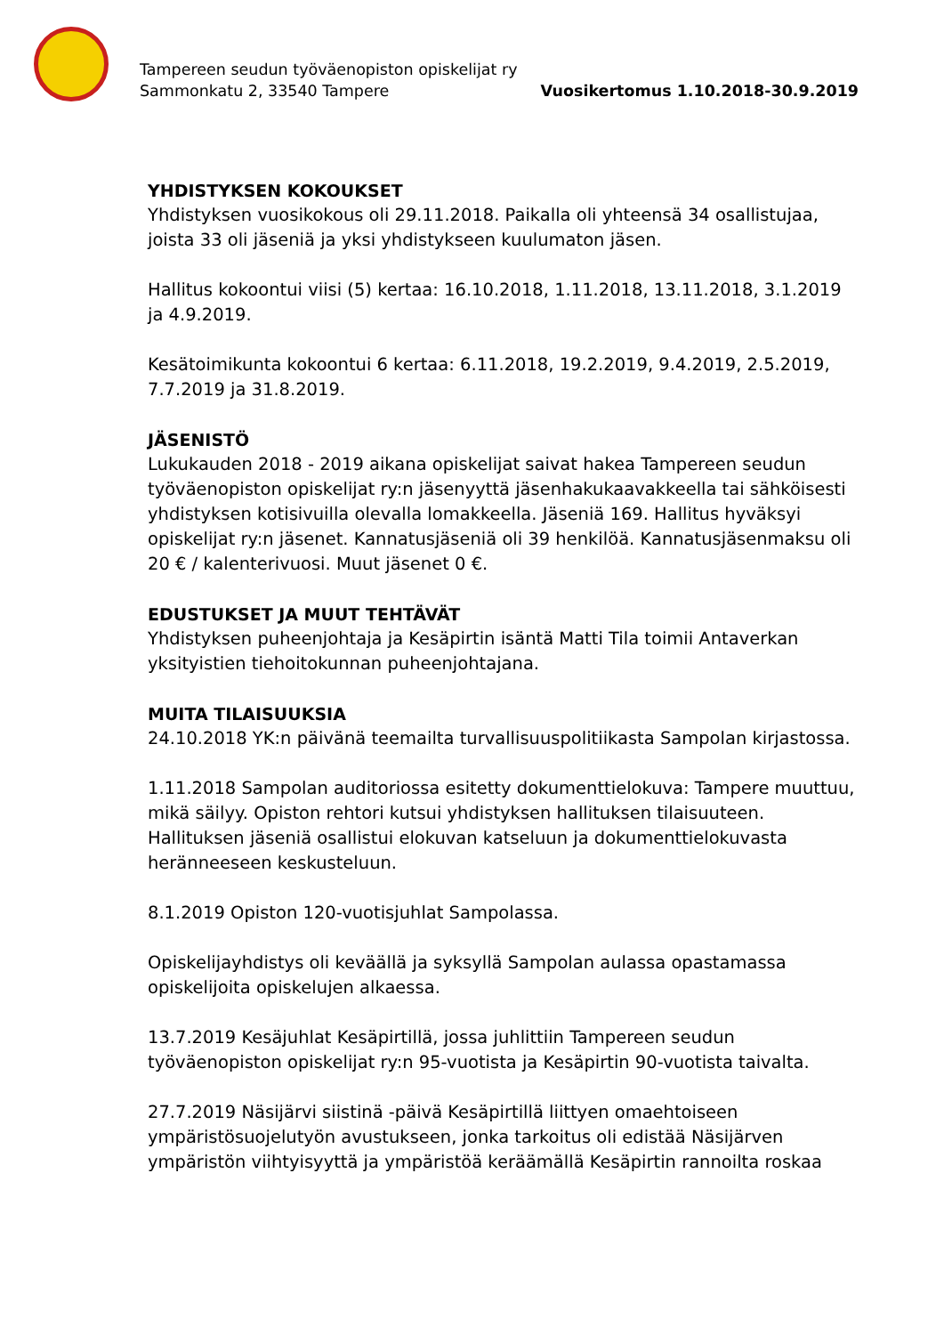Tampereen seudun työväenopiston opiskelijat ry
Sammonkatu 2, 33540 Tampere
Vuosikertomus 1.10.2018-30.9.2019
YHDISTYKSEN KOKOUKSET
Yhdistyksen vuosikokous oli 29.11.2018. Paikalla oli yhteensä 34 osallistujaa, joista 33 oli jäseniä ja yksi yhdistykseen kuulumaton jäsen.
Hallitus kokoontui viisi (5) kertaa: 16.10.2018, 1.11.2018, 13.11.2018, 3.1.2019 ja 4.9.2019.
Kesätoimikunta kokoontui 6 kertaa: 6.11.2018, 19.2.2019, 9.4.2019, 2.5.2019, 7.7.2019 ja 31.8.2019.
JÄSENISTÖ
Lukukauden 2018 - 2019 aikana opiskelijat saivat hakea Tampereen seudun työväenopiston opiskelijat ry:n jäsenyyttä jäsenhakukaavakkeella tai sähköisesti yhdistyksen kotisivuilla olevalla lomakkeella. Jäseniä 169. Hallitus hyväksyi opiskelijat ry:n jäsenet. Kannatusjäseniä oli 39 henkilöä. Kannatusjäsenmaksu oli 20 € / kalenterivuosi. Muut jäsenet 0 €.
EDUSTUKSET JA MUUT TEHTÄVÄT
Yhdistyksen puheenjohtaja ja Kesäpirtin isäntä Matti Tila toimii Antaverkan yksityistien tiehoitokunnan puheenjohtajana.
MUITA TILAISUUKSIA
24.10.2018 YK:n päivänä teemailta turvallisuuspolitiikasta Sampolan kirjastossa.
1.11.2018 Sampolan auditoriossa esitetty dokumenttielokuva: Tampere muuttuu, mikä säilyy. Opiston rehtori kutsui yhdistyksen hallituksen tilaisuuteen. Hallituksen jäseniä osallistui elokuvan katseluun ja dokumenttielokuvasta heränneeseen keskusteluun.
8.1.2019 Opiston 120-vuotisjuhlat Sampolassa.
Opiskelijayhdistys oli keväällä ja syksyllä Sampolan aulassa opastamassa opiskelijoita opiskelujen alkaessa.
13.7.2019 Kesäjuhlat Kesäpirtillä, jossa juhlittiin Tampereen seudun työväenopiston opiskelijat ry:n 95-vuotista ja Kesäpirtin 90-vuotista taivalta.
27.7.2019 Näsijärvi siistinä -päivä Kesäpirtillä liittyen omaehtoiseen ympäristösuojelutyön avustukseen, jonka tarkoitus oli edistää Näsijärven ympäristön viihtyisyyttä ja ympäristöä keräämällä Kesäpirtin rannoilta roskaa